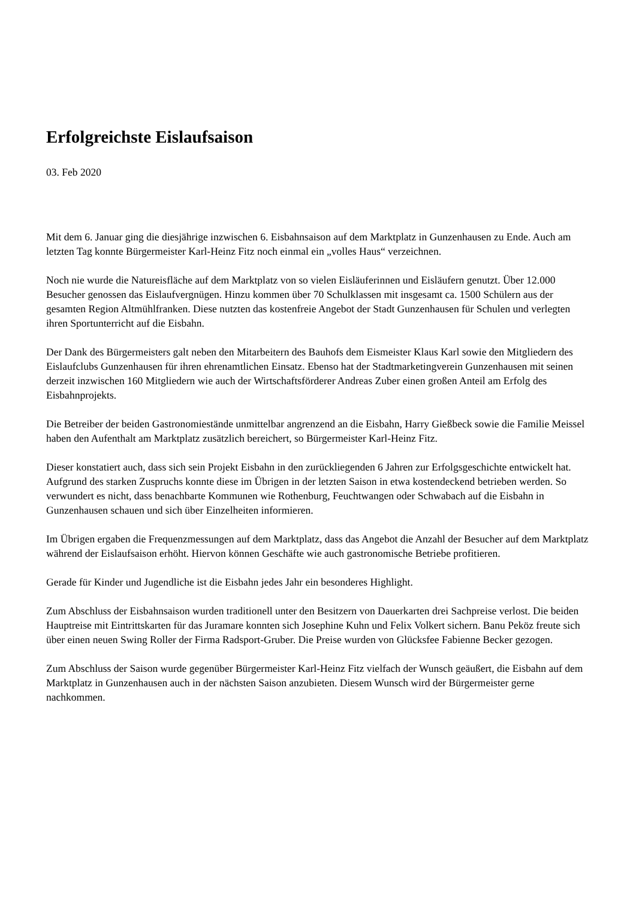Erfolgreichste Eislaufsaison
03. Feb 2020
Mit dem 6. Januar ging die diesjährige inzwischen 6. Eisbahnsaison auf dem Marktplatz in Gunzenhausen zu Ende. Auch am letzten Tag konnte Bürgermeister Karl-Heinz Fitz noch einmal ein „volles Haus“ verzeichnen.
Noch nie wurde die Natureisfläche auf dem Marktplatz von so vielen Eisläuferinnen und Eisläufern genutzt. Über 12.000 Besucher genossen das Eislaufvergnügen. Hinzu kommen über 70 Schulklassen mit insgesamt ca. 1500 Schülern aus der gesamten Region Altmühlfranken. Diese nutzten das kostenfreie Angebot der Stadt Gunzenhausen für Schulen und verlegten ihren Sportunterricht auf die Eisbahn.
Der Dank des Bürgermeisters galt neben den Mitarbeitern des Bauhofs dem Eismeister Klaus Karl sowie den Mitgliedern des Eislaufclubs Gunzenhausen für ihren ehrenamtlichen Einsatz. Ebenso hat der Stadtmarketingverein Gunzenhausen mit seinen derzeit inzwischen 160 Mitgliedern wie auch der Wirtschaftsförderer Andreas Zuber einen großen Anteil am Erfolg des Eisbahnprojekts.
Die Betreiber der beiden Gastronomiestände unmittelbar angrenzend an die Eisbahn, Harry Gießbeck sowie die Familie Meissel haben den Aufenthalt am Marktplatz zusätzlich bereichert, so Bürgermeister Karl-Heinz Fitz.
Dieser konstatiert auch, dass sich sein Projekt Eisbahn in den zurückliegenden 6 Jahren zur Erfolgsgeschichte entwickelt hat. Aufgrund des starken Zuspruchs konnte diese im Übrigen in der letzten Saison in etwa kostendeckend betrieben werden. So verwundert es nicht, dass benachbarte Kommunen wie Rothenburg, Feuchtwangen oder Schwabach auf die Eisbahn in Gunzenhausen schauen und sich über Einzelheiten informieren.
Im Übrigen ergaben die Frequenzmessungen auf dem Marktplatz, dass das Angebot die Anzahl der Besucher auf dem Marktplatz während der Eislaufsaison erhöht. Hiervon können Geschäfte wie auch gastronomische Betriebe profitieren.
Gerade für Kinder und Jugendliche ist die Eisbahn jedes Jahr ein besonderes Highlight.
Zum Abschluss der Eisbahnsaison wurden traditionell unter den Besitzern von Dauerkarten drei Sachpreise verlost. Die beiden Hauptreise mit Eintrittskarten für das Juramare konnten sich Josephine Kuhn und Felix Volkert sichern. Banu Peköz freute sich über einen neuen Swing Roller der Firma Radsport-Gruber. Die Preise wurden von Glücksfee Fabienne Becker gezogen.
Zum Abschluss der Saison wurde gegenüber Bürgermeister Karl-Heinz Fitz vielfach der Wunsch geäußert, die Eisbahn auf dem Marktplatz in Gunzenhausen auch in der nächsten Saison anzubieten. Diesem Wunsch wird der Bürgermeister gerne nachkommen.